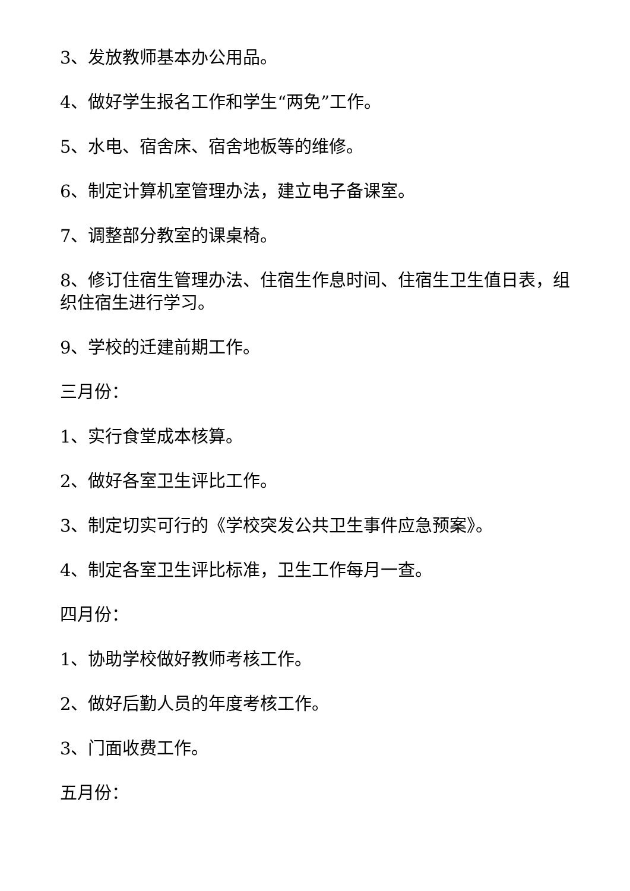3、发放教师基本办公用品。
4、做好学生报名工作和学生“两免”工作。
5、水电、宿舍床、宿舍地板等的维修。
6、制定计算机室管理办法，建立电子备课室。
7、调整部分教室的课桌椅。
8、修订住宿生管理办法、住宿生作息时间、住宿生卫生值日表，组织住宿生进行学习。
9、学校的迁建前期工作。
三月份：
1、实行食堂成本核算。
2、做好各室卫生评比工作。
3、制定切实可行的《学校突发公共卫生事件应急预案》。
4、制定各室卫生评比标准，卫生工作每月一查。
四月份：
1、协助学校做好教师考核工作。
2、做好后勤人员的年度考核工作。
3、门面收费工作。
五月份：